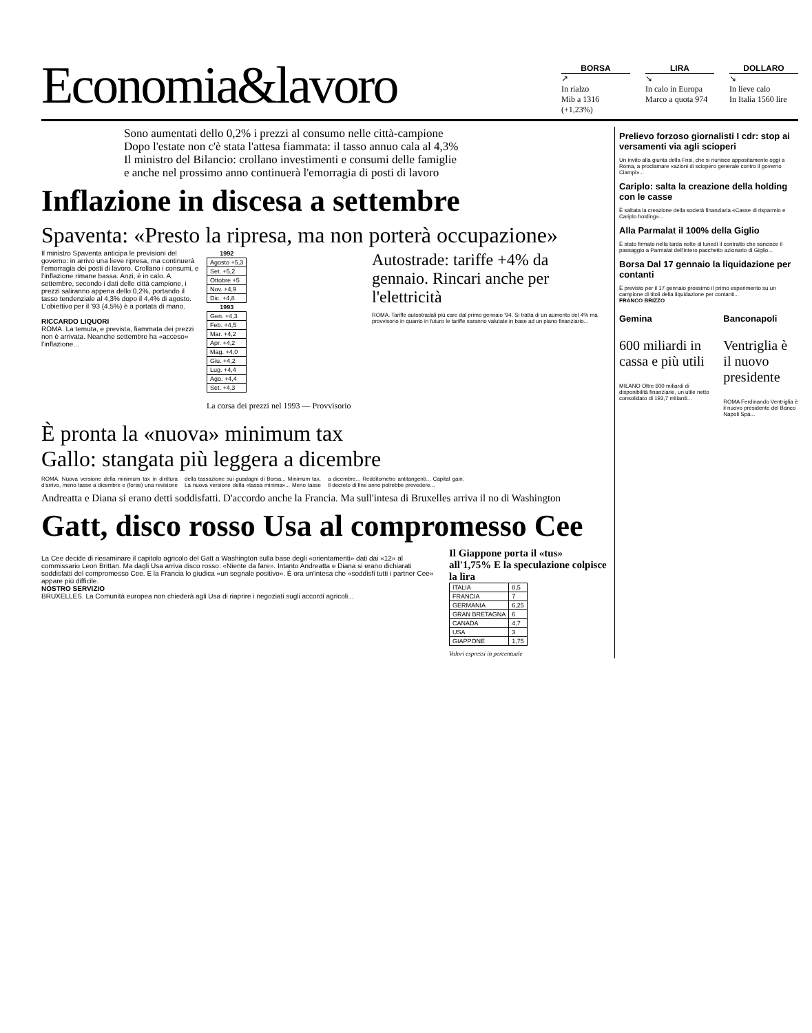Economia&lavoro
BORSA
↗
In rialzo
Mib a 1316 (+1,23%)
LIRA
↘
In calo in Europa
Marco a quota 974
DOLLARO
↘
In lieve calo
In Italia 1560 lire
Sono aumentati dello 0,2% i prezzi al consumo nelle città-campione
Dopo l'estate non c'è stata l'attesa fiammata: il tasso annuo cala al 4,3%
Il ministro del Bilancio: crollano investimenti e consumi delle famiglie
e anche nel prossimo anno continuerà l'emorragia di posti di lavoro
Inflazione in discesa a settembre
Spaventa: «Presto la ripresa, ma non porterà occupazione»
Il ministro Spaventa anticipa le previsioni del governo: in arrivo una lieve ripresa, ma continuerà l'emorragia dei posti di lavoro. Crollano i consumi, e l'inflazione rimane bassa. Anzi, è in calo. A settembre, secondo i dati delle città campione, i prezzi saliranno appena dello 0,2%, portando il tasso tendenziale al 4,3% dopo il 4,4% di agosto. L'obiettivo per il '93 (4,5%) è a portata di mano.
RICCARDO LIQUORI
ROMA. La temuta, e prevista, fiammata dei prezzi non è arrivata. Neanche settembre ha «acceso» l'inflazione...
| 1992 |
| --- |
| Agosto +5,3 |
| Set. +5,2 |
| Ottobre +5 |
| Nov. +4,9 |
| Dic. +4,8 |
| 1993 |
| Gen. +4,3 |
| Feb. +4,5 |
| Mar. +4,2 |
| Apr. +4,2 |
| Mag. +4,0 |
| Giu. +4,2 |
| Lug. +4,4 |
| Ago. +4,4 |
| Set. +4,3 |
La corsa dei prezzi nel 1993 — Provvisorio
Autostrade: tariffe +4% da gennaio. Rincari anche per l'elettricità
ROMA. Tariffe autostradali più care dal primo gennaio '94. Si tratta di un aumento del 4% ma provvisorio in quanto in futuro le tariffe saranno valutate in base ad un piano finanziario...
È pronta la «nuova» minimum tax
Gallo: stangata più leggera a dicembre
ROMA. Nuova versione della minimum tax in dirittura d'arrivo, meno tasse a dicembre e (forse) una revisione della tassazione sui guadagni di Borsa... Minimum tax. La nuova versione della «tassa minima»... Meno tasse a dicembre... Redditometro antitangenti... Capital gain. Il decreto di fine anno potrebbe prevedere...
Andreatta e Diana si erano detti soddisfatti. D'accordo anche la Francia. Ma sull'intesa di Bruxelles arriva il no di Washington
Gatt, disco rosso Usa al compromesso Cee
La Cee decide di riesaminare il capitolo agricolo del Gatt a Washington sulla base degli «orientamenti» dati dai «12» al commissario Leon Brittan. Ma dagli Usa arriva disco rosso: «Niente da fare». Intanto Andreatta e Diana si erano dichiarati soddisfatti del compromesso Cee. E la Francia lo giudica «un segnale positivo». È ora un'intesa che «soddisfi tutti i partner Cee» appare più difficile.
NOSTRO SERVIZIO
BRUXELLES. La Comunità europea non chiederà agli Usa di riaprire i negoziati sugli accordi agricoli...
Il Giappone porta il «tus» all'1,75% E la speculazione colpisce la lira
| ITALIA | 8,5 |
| FRANCIA | 7 |
| GERMANIA | 6,25 |
| GRAN BRETAGNA | 6 |
| CANADA | 4,7 |
| USA | 3 |
| GIAPPONE | 1,75 |
Valori espressi in percentuale
Prelievo forzoso giornalisti I cdr: stop ai versamenti via agli scioperi
Un invito alla giunta della Fnsi, che si riunisce appositamente oggi a Roma, a proclamare «azioni di sciopero generale contro il governo Ciampi»...
Cariplo: salta la creazione della holding con le casse
È saltata la creazione della società finanziaria «Casse di risparmio e Cariplo holding»...
Alla Parmalat il 100% della Giglio
È stato firmato nella tarda notte di lunedì il contratto che sancisce il passaggio a Parmalat dell'intero pacchetto azionario di Giglio...
Borsa Dal 17 gennaio la liquidazione per contanti
È previsto per il 17 gennaio prossimo il primo esperimento su un campione di titoli della liquidazione per contanti...
FRANCO BRIZZO
Gemina
600 miliardi in cassa e più utili
MILANO Oltre 600 miliardi di disponibilità finanziarie, un utile netto consolidato di 193,7 miliardi...
Banconapoli
Ventriglia è il nuovo presidente
ROMA Ferdinando Ventriglia è il nuovo presidente del Banco Napoli Spa...